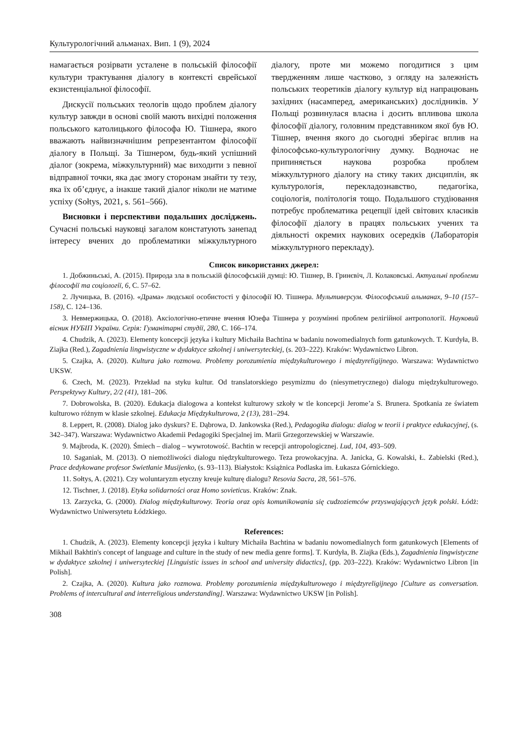Культурологічний альманах. Вип. 1 (9), 2024
намагається розірвати усталене в польській філософії культури трактування діалогу в контексті єврейської екзистенціальної філософії.
Дискусії польських теологів щодо проблем діалогу культур завжди в основі своїй мають вихідні положення польського католицького філософа Ю. Тішнера, якого вважають найвизначнішим репрезентантом філософії діалогу в Польщі. За Тішнером, будь-який успішний діалог (зокрема, міжкультурний) має виходити з певної відправної точки, яка дає змогу сторонам знайти ту тезу, яка їх об’єднує, а інакше такий діалог ніколи не матиме успіху (Sołtys, 2021, s. 561–566).
Висновки і перспективи подальших досліджень. Сучасні польські науковці загалом констатують занепад інтересу вчених до проблематики міжкультурного діалогу, проте ми можемо погодитися з цим твердженням лише частково, з огляду на залежність польських теоретиків діалогу культур від напрацювань західних (насамперед, американських) дослідників. У Польщі розвинулася власна і досить впливова школа філософії діалогу, головним представником якої був Ю. Тішнер, вчення якого до сьогодні зберігає вплив на філософсько-культурологічну думку. Водночас не припиняється наукова розробка проблем міжкультурного діалогу на стику таких дисциплін, як культурологія, перекладознавство, педагогіка, соціологія, політологія тощо. Подальшого студіювання потребує проблематика рецепції ідей світових класиків філософії діалогу в працях польських учених та діяльності окремих наукових осередків (Лабораторія міжкультурного перекладу).
Список використаних джерел:
1. Добжиньські, А. (2015). Природа зла в польській філософській думці: Ю. Тішнер, В. Гринєвіч, Л. Колаковські. Актуальні проблеми філософії та соціології, 6, С. 57–62.
2. Лучицька, В. (2016). «Драма» людської особистості у філософії Ю. Тішнера. Мультиверсум. Філософський альманах, 9–10 (157–158), С. 124–136.
3. Невмержицька, О. (2018). Аксіологічно-етичне вчення Юзефа Тішнера у розумінні проблем релігійної антропології. Науковий вісник НУБІП України. Серія: Гуманітарні студії, 280, С. 166–174.
4. Chudzik, A. (2023). Elementy koncepcji języka i kultury Michaiła Bachtina w badaniu nowomedialnych form gatunkowych. T. Kurdyła, B. Ziajka (Red.), Zagadnienia lingwistyczne w dydaktyce szkolnej i uniwersyteckiej, (s. 203–222). Kraków: Wydawnictwo Libron.
5. Czajka, A. (2020). Kultura jako rozmowa. Problemy porozumienia międzykulturowego i międzyreligijnego. Warszawa: Wydawnictwo UKSW.
6. Czech, M. (2023). Przekład na styku kultur. Od translatorskiego pesymizmu do (niesymetrycznego) dialogu międzykulturowego. Perspektywy Kultury, 2/2 (41), 181–206.
7. Dobrowolska, B. (2020). Edukacja dialogowa a kontekst kulturowy szkoły w tle koncepcji Jerome’a S. Brunera. Spotkania ze światem kulturowo różnym w klasie szkolnej. Edukacja Międzykulturowa, 2 (13), 281–294.
8. Leppert, R. (2008). Dialog jako dyskurs? E. Dąbrowa, D. Jankowska (Red.), Pedagogika dialogu: dialog w teorii i praktyce edukacyjnej, (s. 342–347). Warszawa: Wydawnictwo Akademii Pedagogiki Specjalnej im. Marii Grzegorzewskiej w Warszawie.
9. Majbroda, K. (2020). Śmiech – dialog – wywrotowość. Bachtin w recepcji antropologicznej. Lud, 104, 493–509.
10. Saganiak, M. (2013). O niemożliwości dialogu nię­dzykulturowego. Teza prowokacyjna. A. Janicka, G. Kowalski, Ł. Zabielski (Red.), Prace dedykowane profesor Swietłanie Musijenko, (s. 93–113). Białystok: Książnica Podlaska im. Łukasza Górnickiego.
11. Sołtys, A. (2021). Czy woluntaryzm etyczny kreuje kulturę dialogu? Resovia Sacra, 28, 561–576.
12. Tischner, J. (2018). Etyka solidarności oraz Homo sovieticus. Kraków: Znak.
13. Zarzycka, G. (2000). Dialog międzykulturowy. Teoria oraz opis komunikowania się cudzoziemców przyswajających język polski. Łódż: Wydawnictwo Uniwersytetu Łódzkiego.
References:
1. Chudzik, A. (2023). Elementy koncepcji języka i kultury Michaiła Bachtina w badaniu nowomedialnych form gatunkowych [Elements of Mikhail Bakhtin's concept of language and culture in the study of new media genre forms]. T. Kurdyła, B. Ziajka (Eds.), Zagadnienia lingwistyczne w dydaktyce szkolnej i uniwersyteckiej [Linguistic issues in school and university didactics], (pp. 203–222). Kraków: Wydawnictwo Libron [in Polish].
2. Czajka, A. (2020). Kultura jako rozmowa. Problemy porozumienia międzykulturowego i międzyreligijnego [Culture as conversation. Problems of intercultural and interreligious understanding]. Warszawa: Wydawnictwo UKSW [in Polish].
308